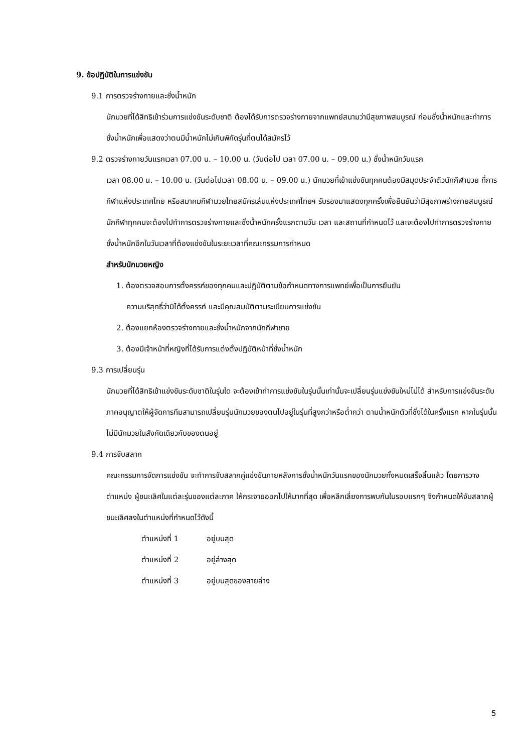9. ข้อปฏิบัติในการแข่งขัน
9.1 การตรวจร่างกายและชั่งน้ำหนัก
นักมวยที่ได้สิทธิเข้าร่วมการแข่งขันระดับชาติ ต้องได้รับการตรวจร่างกายจากแพทย์สนามว่ามีสุขภาพสมบูรณ์ ก่อนชั่งน้ำหนักและทำการชั่งน้ำหนักเพื่อแสดงว่าตนมีน้ำหนักไม่เกินพิกัดรุ่นที่ตนได้สมัครไว้
9.2 ตรวจร่างกายวันแรกเวลา 07.00 น. – 10.00 น. (วันต่อไป เวลา 07.00 น. – 09.00 น.) ชั่งน้ำหนักวันแรก
เวลา 08.00 น. – 10.00 น. (วันต่อไปเวลา 08.00 น. – 09.00 น.) นักมวยที่เข้าแข่งขันทุกคนต้องมีสมุดประจำตัวนักกีฬามวย ที่การกีฬาแห่งประเทศไทย หรือสมาคมกีฬามวยไทยสมัครเล่นแห่งประเทศไทยฯ รับรองมาแสดงทุกครั้งเพื่อยืนยันว่ามีสุขภาพร่างกายสมบูรณ์นักกีฬาทุกคนจะต้องไปทำการตรวจร่างกายและชั่งน้ำหนักครั้งแรกตามวัน เวลา และสถานที่กำหนดไว้ และจะต้องไปทำการตรวจร่างกายชั่งน้ำหนักอีกในวันเวลาที่ต้องแข่งขันในระยะเวลาที่คณะกรรมการกำหนด
สำหรับนักมวยหญิง
1. ต้องตรวจสอบการตั้งครรภ์ของทุกคนและปฏิบัติตามข้อกำหนดทางการแพทย์เพื่อเป็นการยืนยัน
ความบริสุทธิ์ว่ามิได้ตั้งครรภ์ และมีคุณสมบัติตามระเบียบการแข่งขัน
2. ต้องแยกห้องตรวจร่างกายและชั่งน้ำหนักจากนักกีฬาชาย
3. ต้องมีเจ้าหน้าที่หญิงที่ได้รับการแต่งตั้งปฏิบัติหน้าที่ชั่งน้ำหนัก
9.3 การเปลี่ยนรุ่น
นักมวยที่ได้สิทธิเข้าแข่งขันระดับชาติในรุ่นใด จะต้องเข้าทำการแข่งขันในรุ่นนั้นเท่านั้นจะเปลี่ยนรุ่นแข่งขันใหม่ไม่ได้ สำหรับการแข่งขันระดับภาคอนุญาตให้ผู้จัดการทีมสามารถเปลี่ยนรุ่นนักมวยของตนไปอยู่ในรุ่นที่สูงกว่าหรือต่ำกว่า ตามน้ำหนักตัวที่ชั่งได้ในครั้งแรก หากในรุ่นนั้นไม่มีนักมวยในสังกัดเดียวกับของตนอยู่
9.4 การจับสลาก
คณะกรรมการจัดการแข่งขัน จะทำการจับสลากคู่แข่งขันภายหลังการชั่งน้ำหนักวันแรกของนักมวยทั้งหมดเสร็จสิ้นแล้ว โดยการวางตำแหน่ง ผู้ชนะเลิศในแต่ละรุ่นของแต่ละภาค ให้กระจายออกไปให้มากที่สุด เพื่อหลีกเลี่ยงการพบกันในรอบแรกๆ จึงกำหนดให้จับสลากผู้ชนะเลิศลงในตำแหน่งที่กำหนดไว้ดังนี้
ตำแหน่งที่ 1 อยู่บนสุด
ตำแหน่งที่ 2 อยู่ล่างสุด
ตำแหน่งที่ 3 อยู่บนสุดของสายล่าง
5